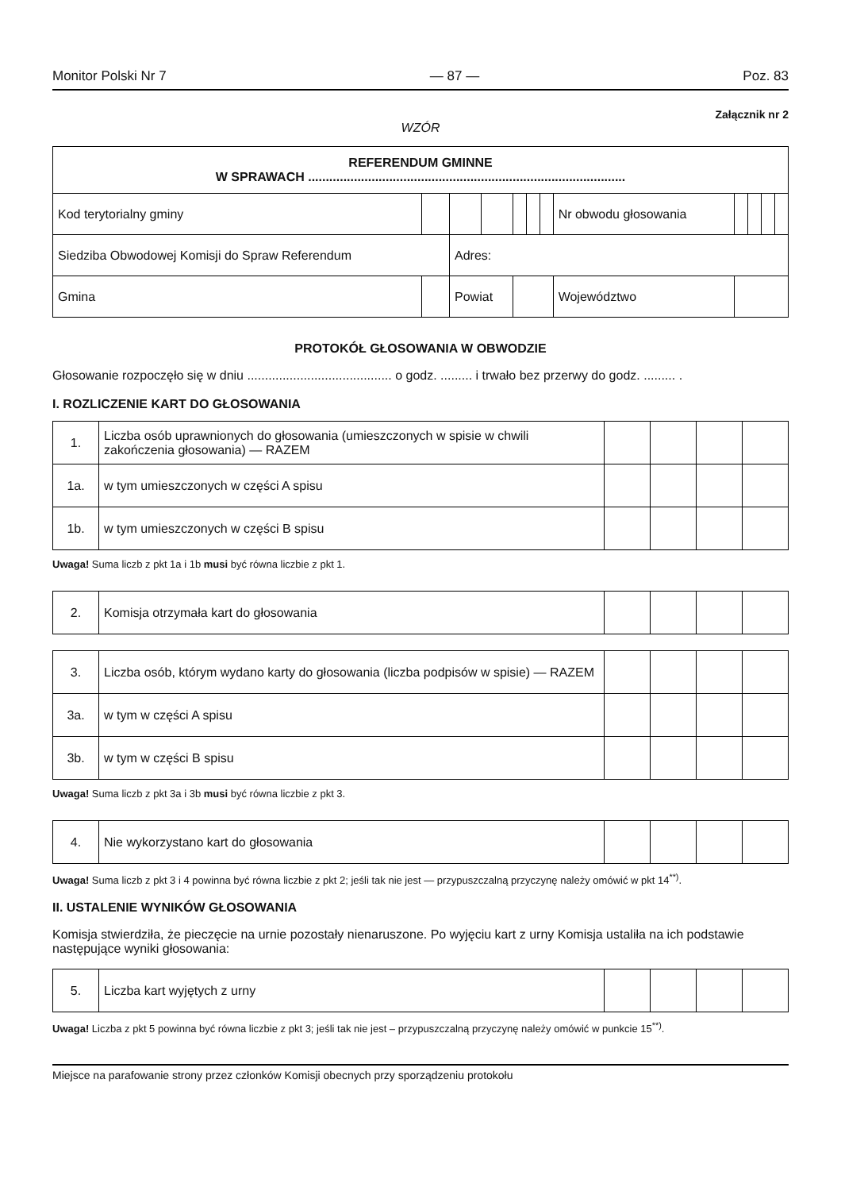Monitor Polski Nr 7 — 87 — Poz. 83
Załącznik nr 2
WZÓR
| REFERENDUM GMINNE W SPRAWACH .......................................................................................... | | | | | | | | | | | | |
| Kod terytorialny gminy | | | | | | | | Nr obwodu głosowania | | | | |
| Siedziba Obwodowej Komisji do Spraw Referendum | | | Adres: | | | | | | | | | |
| Gmina | | | Powiat | | | | | Województwo | | | | |
PROTOKÓŁ GŁOSOWANIA W OBWODZIE
Głosowanie rozpoczęło się w dniu ......................................... o godz. ......... i trwało bez przerwy do godz. ......... .
I. ROZLICZENIE KART DO GŁOSOWANIA
| 1. | Liczba osób uprawnionych do głosowania (umieszczonych w spisie w chwili zakończenia głosowania) — RAZEM | | | | |
| 1a. | w tym umieszczonych w części A spisu | | | | |
| 1b. | w tym umieszczonych w części B spisu | | | | |
Uwaga! Suma liczb z pkt 1a i 1b musi być równa liczbie z pkt 1.
| 2. | Komisja otrzymała kart do głosowania | | | | |
| 3. | Liczba osób, którym wydano karty do głosowania (liczba podpisów w spisie) — RAZEM | | | | |
| 3a. | w tym w części A spisu | | | | |
| 3b. | w tym w części B spisu | | | | |
Uwaga! Suma liczb z pkt 3a i 3b musi być równa liczbie z pkt 3.
| 4. | Nie wykorzystano kart do głosowania | | | | |
Uwaga! Suma liczb z pkt 3 i 4 powinna być równa liczbie z pkt 2; jeśli tak nie jest — przypuszczalną przyczynę należy omówić w pkt 14<sup>**)</sup>.
II. USTALENIE WYNIKÓW GŁOSOWANIA
Komisja stwierdziła, że pieczęcie na urnie pozostały nienaruszone. Po wyjęciu kart z urny Komisja ustaliła na ich podstawie następujące wyniki głosowania:
| 5. | Liczba kart wyjętych z urny | | | | |
Uwaga! Liczba z pkt 5 powinna być równa liczbie z pkt 3; jeśli tak nie jest – przypuszczalną przyczynę należy omówić w punkcie 15<sup>**)</sup>.
Miejsce na parafowanie strony przez członków Komisji obecnych przy sporządzeniu protokołu